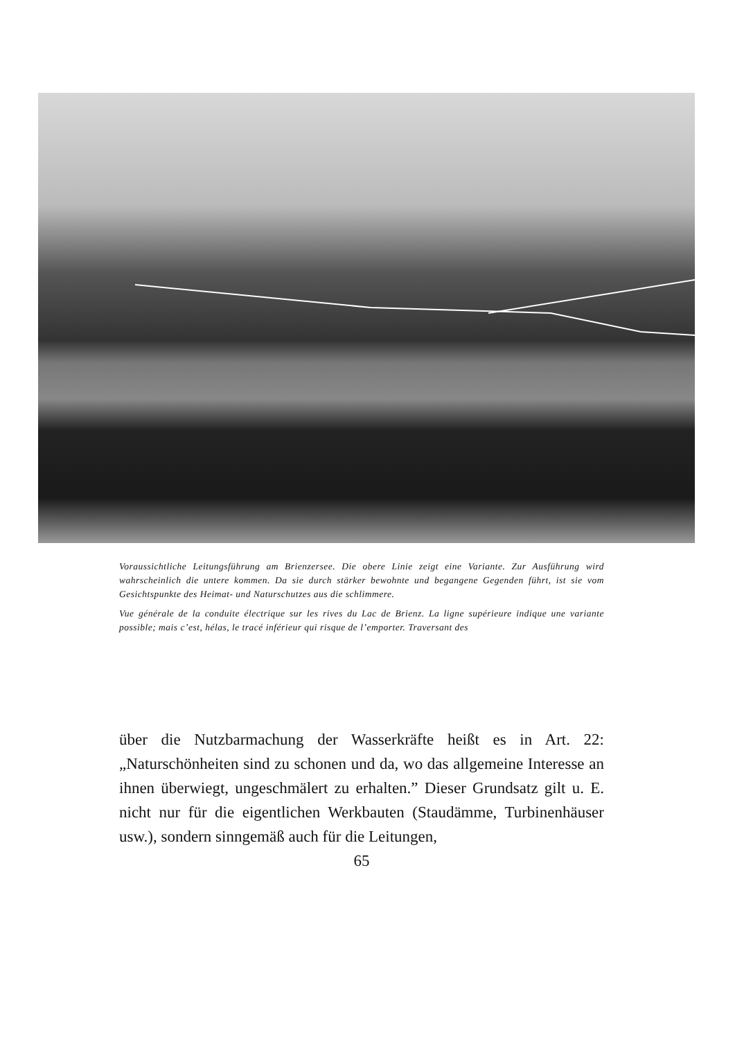Voraussichtliche Leitungsführung am Brienzersee. Die obere Linie zeigt eine Variante. Zur Ausführung wird wahrscheinlich die untere kommen. Da sie durch stärker bewohnte und begangene Gegenden führt, ist sie vom Gesichtspunkte des Heimat- und Naturschutzes aus die schlimmere.
Vue générale de la conduite électrique sur les rives du Lac de Brienz. La ligne supérieure indique une variante possible; mais c’est, hélas, le tracé inférieur qui risque de l’emporter. Traversant des
über die Nutzbarmachung der Wasserkräfte heißt es in Art. 22: „Naturschönheiten sind zu schonen und da, wo das allgemeine Interesse an ihnen überwiegt, ungeschmälert zu erhalten.” Dieser Grundsatz gilt u. E. nicht nur für die eigentlichen Werkbauten (Staudämme, Turbinenhäuser usw.), sondern sinngemäß auch für die Leitungen,
65